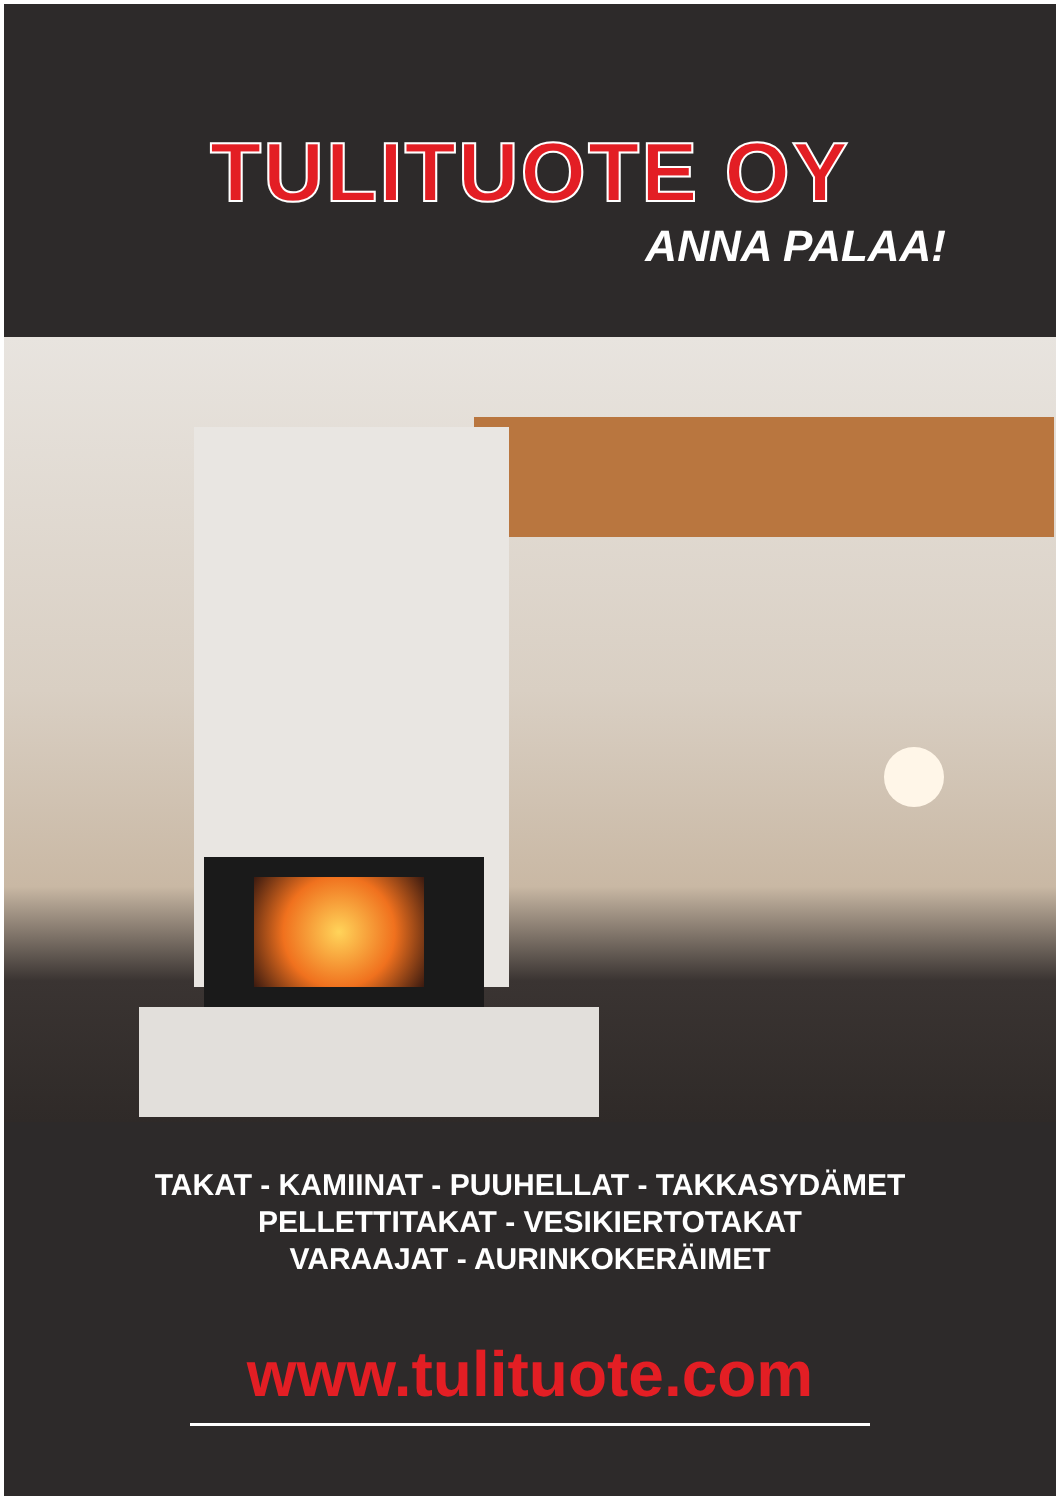TULITUOTE OY
ANNA PALAA!
TAKAT - KAMIINAT - PUUHELLAT - TAKKASYDÄMET
PELLETTITAKAT - VESIKIERTOTAKAT
VARAAJAT - AURINKOKERÄIMET
www.tulituote.com